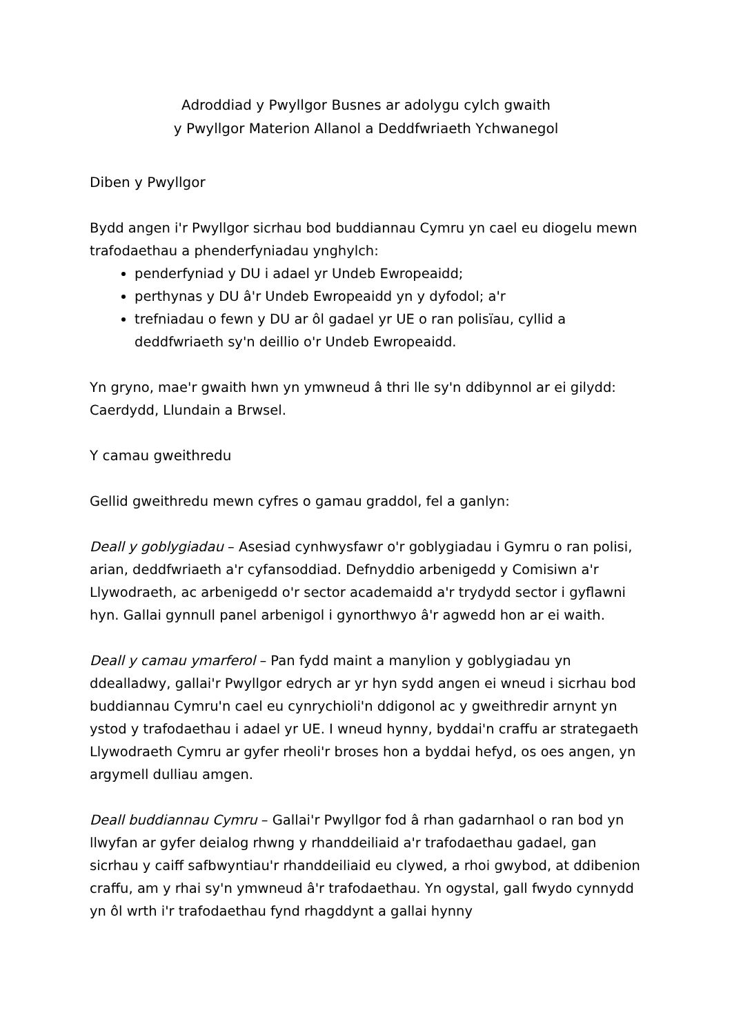Adroddiad y Pwyllgor Busnes ar adolygu cylch gwaith
y Pwyllgor Materion Allanol a Deddfwriaeth Ychwanegol
Diben y Pwyllgor
Bydd angen i'r Pwyllgor sicrhau bod buddiannau Cymru yn cael eu diogelu mewn trafodaethau a phenderfyniadau ynghylch:
penderfyniad y DU i adael yr Undeb Ewropeaidd;
perthynas y DU â'r Undeb Ewropeaidd yn y dyfodol; a'r
trefniadau o fewn y DU ar ôl gadael yr UE o ran polisïau, cyllid a deddfwriaeth sy'n deillio o'r Undeb Ewropeaidd.
Yn gryno, mae'r gwaith hwn yn ymwneud â thri lle sy'n ddibynnol ar ei gilydd: Caerdydd, Llundain a Brwsel.
Y camau gweithredu
Gellid gweithredu mewn cyfres o gamau graddol, fel a ganlyn:
Deall y goblygiadau – Asesiad cynhwysfawr o'r goblygiadau i Gymru o ran polisi, arian, deddfwriaeth a'r cyfansoddiad. Defnyddio arbenigedd y Comisiwn a'r Llywodraeth, ac arbenigedd o'r sector academaidd a'r trydydd sector i gyflawni hyn. Gallai gynnull panel arbenigol i gynorthwyo â'r agwedd hon ar ei waith.
Deall y camau ymarferol – Pan fydd maint a manylion y goblygiadau yn ddealladwy, gallai'r Pwyllgor edrych ar yr hyn sydd angen ei wneud i sicrhau bod buddiannau Cymru'n cael eu cynrychioli'n ddigonol ac y gweithredir arnynt yn ystod y trafodaethau i adael yr UE. I wneud hynny, byddai'n craffu ar strategaeth Llywodraeth Cymru ar gyfer rheoli'r broses hon a byddai hefyd, os oes angen, yn argymell dulliau amgen.
Deall buddiannau Cymru – Gallai'r Pwyllgor fod â rhan gadarnhaol o ran bod yn llwyfan ar gyfer deialog rhwng y rhanddeiliaid a'r trafodaethau gadael, gan sicrhau y caiff safbwyntiau'r rhanddeiliaid eu clywed, a rhoi gwybod, at ddibenion craffu, am y rhai sy'n ymwneud â'r trafodaethau. Yn ogystal, gall fwydo cynnydd yn ôl wrth i'r trafodaethau fynd rhagddynt a gallai hynny